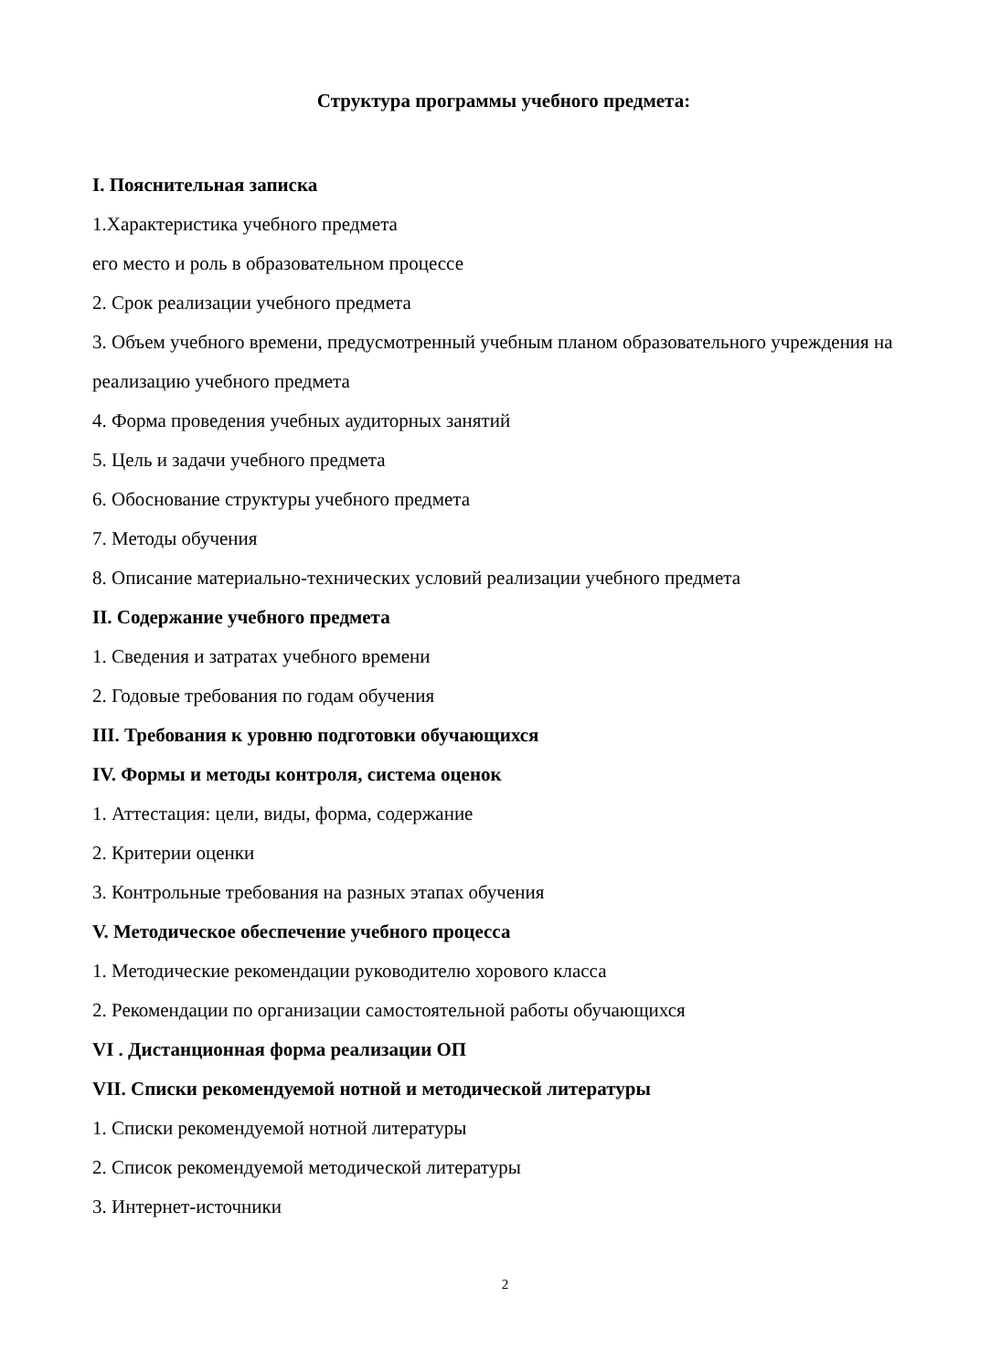Структура программы учебного предмета:
I. Пояснительная записка
1.Характеристика учебного предмета
его место и роль в образовательном процессе
2. Срок реализации учебного предмета
3. Объем учебного времени, предусмотренный учебным планом образовательного учреждения на реализацию учебного предмета
4. Форма проведения учебных аудиторных занятий
5. Цель и задачи учебного предмета
6. Обоснование структуры учебного предмета
7. Методы обучения
8. Описание материально-технических условий реализации учебного предмета
II. Содержание учебного предмета
1. Сведения и затратах учебного времени
2. Годовые требования по годам обучения
III. Требования к уровню подготовки обучающихся
IV. Формы и методы контроля, система оценок
1. Аттестация: цели, виды, форма, содержание
2. Критерии оценки
3. Контрольные требования на разных этапах обучения
V. Методическое обеспечение учебного процесса
1. Методические рекомендации руководителю хорового класса
2. Рекомендации по организации самостоятельной работы обучающихся
VI . Дистанционная форма реализации ОП
VII. Списки рекомендуемой нотной и методической литературы
1. Списки рекомендуемой нотной литературы
2. Список рекомендуемой методической литературы
3. Интернет-источники
2